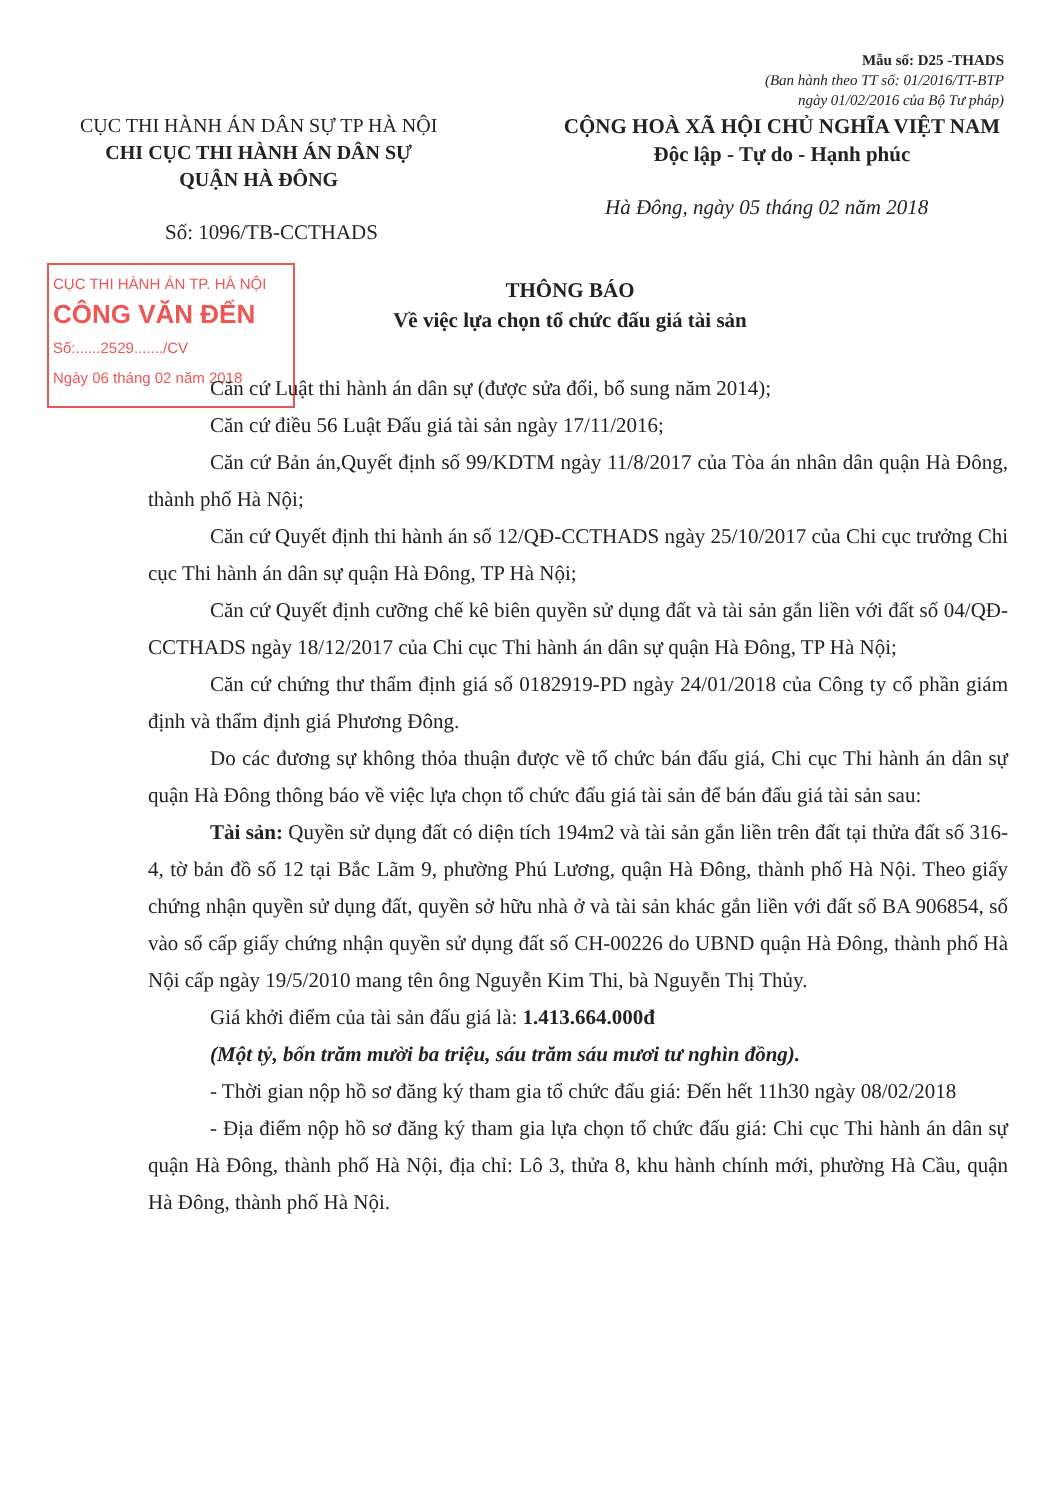Mẫu số: D25 -THADS
(Ban hành theo TT số: 01/2016/TT-BTP
ngày 01/02/2016 của Bộ Tư pháp)
CỤC THI HÀNH ÁN DÂN SỰ TP HÀ NỘI
CHI CỤC THI HÀNH ÁN DÂN SỰ
QUẬN HÀ ĐÔNG
CỘNG HOÀ XÃ HỘI CHỦ NGHĨA VIỆT NAM
Độc lập - Tự do - Hạnh phúc
Hà Đông, ngày 05 tháng 02 năm 2018
Số: 1096/TB-CCTHADS
CỤC THI HÀNH ÁN TP. HÀ NỘI
CÔNG VĂN ĐẾN
Số:......2529......./CV
Ngày 06 tháng 02 năm 2018
THÔNG BÁO
Về việc lựa chọn tổ chức đấu giá tài sản
Căn cứ Luật thi hành án dân sự (được sửa đổi, bổ sung năm 2014);
Căn cứ điều 56 Luật Đấu giá tài sản ngày 17/11/2016;
Căn cứ Bản án,Quyết định số 99/KDTM ngày 11/8/2017 của Tòa án nhân dân quận Hà Đông, thành phố Hà Nội;
Căn cứ Quyết định thi hành án số 12/QĐ-CCTHADS ngày 25/10/2017 của Chi cục trưởng Chi cục Thi hành án dân sự quận Hà Đông, TP Hà Nội;
Căn cứ Quyết định cưỡng chế kê biên quyền sử dụng đất và tài sản gắn liền với đất số 04/QĐ-CCTHADS ngày 18/12/2017 của Chi cục Thi hành án dân sự quận Hà Đông, TP Hà Nội;
Căn cứ chứng thư thẩm định giá số 0182919-PD ngày 24/01/2018 của Công ty cổ phần giám định và thẩm định giá Phương Đông.
Do các đương sự không thỏa thuận được về tổ chức bán đấu giá, Chi cục Thi hành án dân sự quận Hà Đông thông báo về việc lựa chọn tổ chức đấu giá tài sản để bán đấu giá tài sản sau:
Tài sản: Quyền sử dụng đất có diện tích 194m2 và tài sản gắn liền trên đất tại thửa đất số 316-4, tờ bản đồ số 12 tại Bắc Lãm 9, phường Phú Lương, quận Hà Đông, thành phố Hà Nội. Theo giấy chứng nhận quyền sử dụng đất, quyền sở hữu nhà ở và tài sản khác gắn liền với đất số BA 906854, số vào sổ cấp giấy chứng nhận quyền sử dụng đất số CH-00226 do UBND quận Hà Đông, thành phố Hà Nội cấp ngày 19/5/2010 mang tên ông Nguyễn Kim Thi, bà Nguyễn Thị Thủy.
Giá khởi điểm của tài sản đấu giá là: 1.413.664.000đ
(Một tỷ, bốn trăm mười ba triệu, sáu trăm sáu mươi tư nghìn đồng).
- Thời gian nộp hồ sơ đăng ký tham gia tổ chức đấu giá: Đến hết 11h30 ngày 08/02/2018
- Địa điểm nộp hồ sơ đăng ký tham gia lựa chọn tổ chức đấu giá: Chi cục Thi hành án dân sự quận Hà Đông, thành phố Hà Nội, địa chỉ: Lô 3, thửa 8, khu hành chính mới, phường Hà Cầu, quận Hà Đông, thành phố Hà Nội.